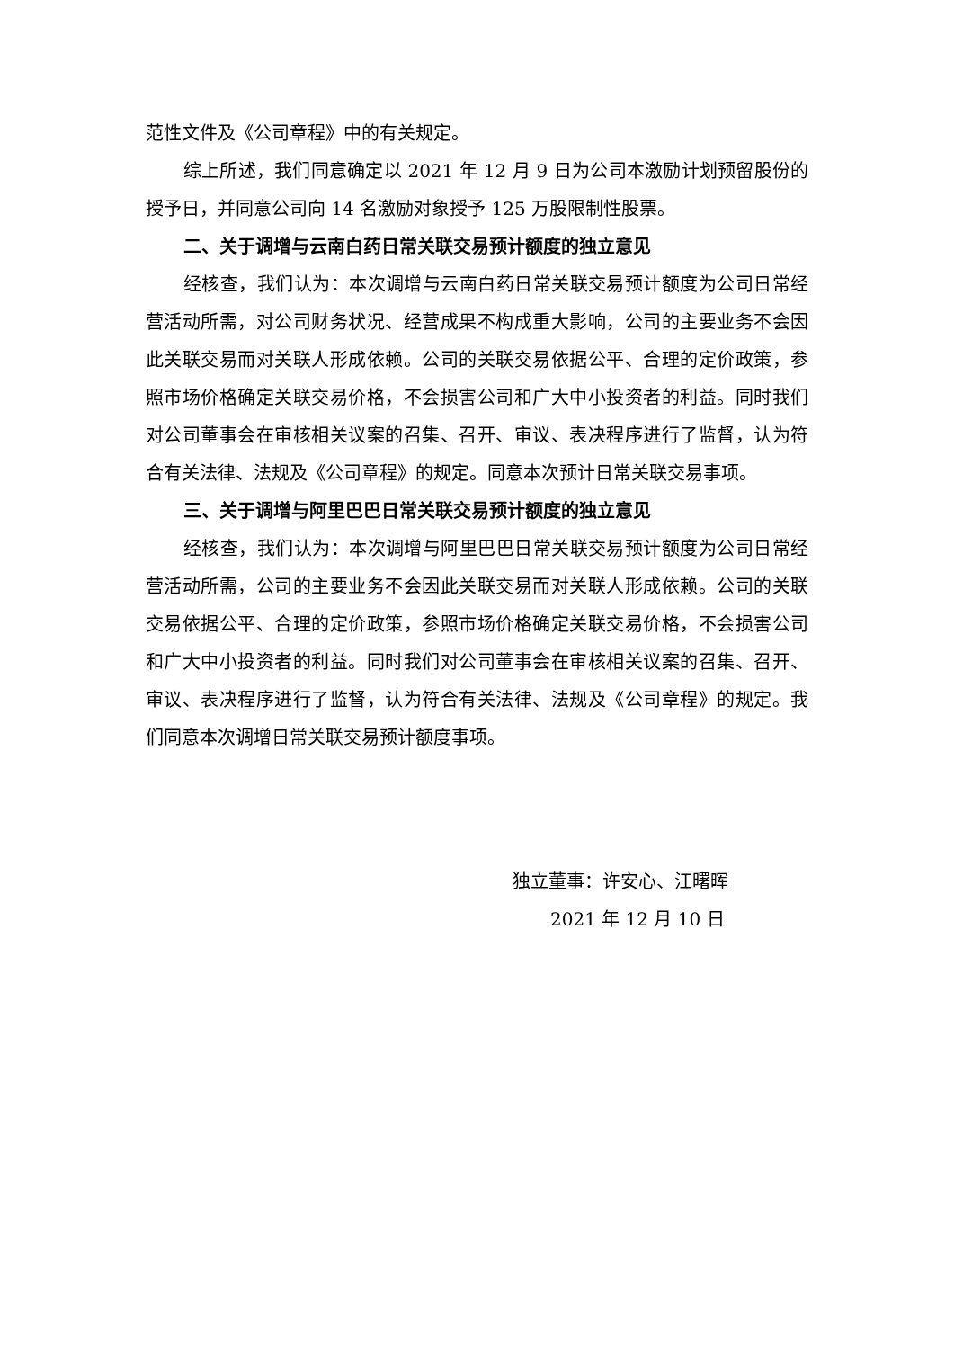范性文件及《公司章程》中的有关规定。
综上所述，我们同意确定以 2021 年 12 月 9 日为公司本激励计划预留股份的授予日，并同意公司向 14 名激励对象授予 125 万股限制性股票。
二、关于调增与云南白药日常关联交易预计额度的独立意见
经核查，我们认为：本次调增与云南白药日常关联交易预计额度为公司日常经营活动所需，对公司财务状况、经营成果不构成重大影响，公司的主要业务不会因此关联交易而对关联人形成依赖。公司的关联交易依据公平、合理的定价政策，参照市场价格确定关联交易价格，不会损害公司和广大中小投资者的利益。同时我们对公司董事会在审核相关议案的召集、召开、审议、表决程序进行了监督，认为符合有关法律、法规及《公司章程》的规定。同意本次预计日常关联交易事项。
三、关于调增与阿里巴巴日常关联交易预计额度的独立意见
经核查，我们认为：本次调增与阿里巴巴日常关联交易预计额度为公司日常经营活动所需，公司的主要业务不会因此关联交易而对关联人形成依赖。公司的关联交易依据公平、合理的定价政策，参照市场价格确定关联交易价格，不会损害公司和广大中小投资者的利益。同时我们对公司董事会在审核相关议案的召集、召开、审议、表决程序进行了监督，认为符合有关法律、法规及《公司章程》的规定。我们同意本次调增日常关联交易预计额度事项。
独立董事：许安心、江曙晖
2021 年 12 月 10 日